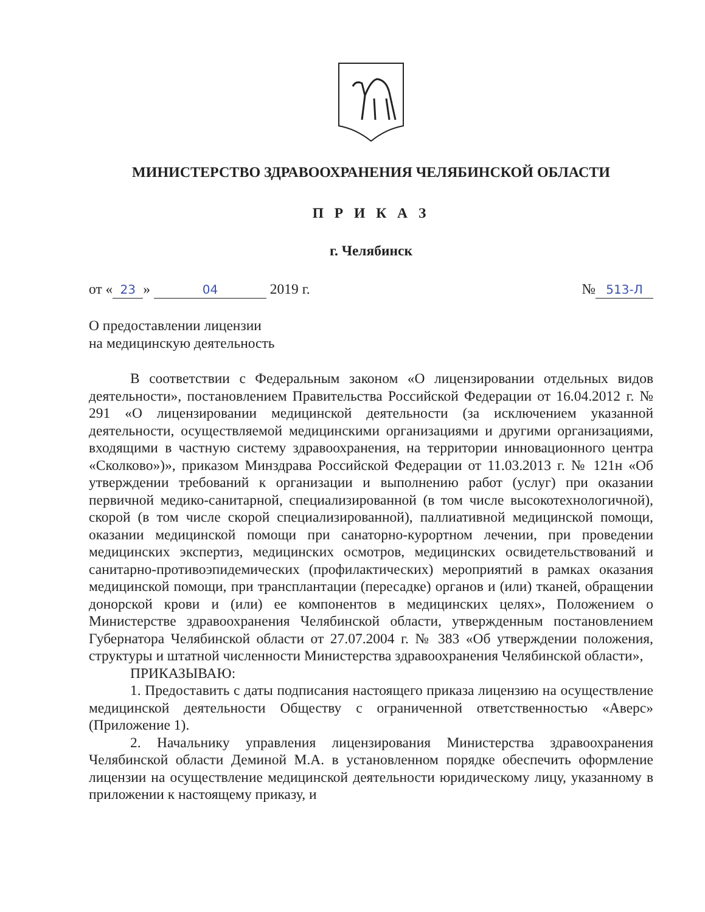МИНИСТЕРСТВО ЗДРАВООХРАНЕНИЯ ЧЕЛЯБИНСКОЙ ОБЛАСТИ
П Р И К А З
г. Челябинск
от « 23 » 04 2019 г. № 513-Л
О предоставлении лицензии
на медицинскую деятельность
В соответствии с Федеральным законом «О лицензировании отдельных видов деятельности», постановлением Правительства Российской Федерации от 16.04.2012 г. № 291 «О лицензировании медицинской деятельности (за исключением указанной деятельности, осуществляемой медицинскими организациями и другими организациями, входящими в частную систему здравоохранения, на территории инновационного центра «Сколково»)», приказом Минздрава Российской Федерации от 11.03.2013 г. № 121н «Об утверждении требований к организации и выполнению работ (услуг) при оказании первичной медико-санитарной, специализированной (в том числе высокотехнологичной), скорой (в том числе скорой специализированной), паллиативной медицинской помощи, оказании медицинской помощи при санаторно-курортном лечении, при проведении медицинских экспертиз, медицинских осмотров, медицинских освидетельствований и санитарно-противоэпидемических (профилактических) мероприятий в рамках оказания медицинской помощи, при трансплантации (пересадке) органов и (или) тканей, обращении донорской крови и (или) ее компонентов в медицинских целях», Положением о Министерстве здравоохранения Челябинской области, утвержденным постановлением Губернатора Челябинской области от 27.07.2004 г. № 383 «Об утверждении положения, структуры и штатной численности Министерства здравоохранения Челябинской области»,
ПРИКАЗЫВАЮ:
1. Предоставить с даты подписания настоящего приказа лицензию на осуществление медицинской деятельности Обществу с ограниченной ответственностью «Аверс» (Приложение 1).
2. Начальнику управления лицензирования Министерства здравоохранения Челябинской области Деминой М.А. в установленном порядке обеспечить оформление лицензии на осуществление медицинской деятельности юридическому лицу, указанному в приложении к настоящему приказу, и